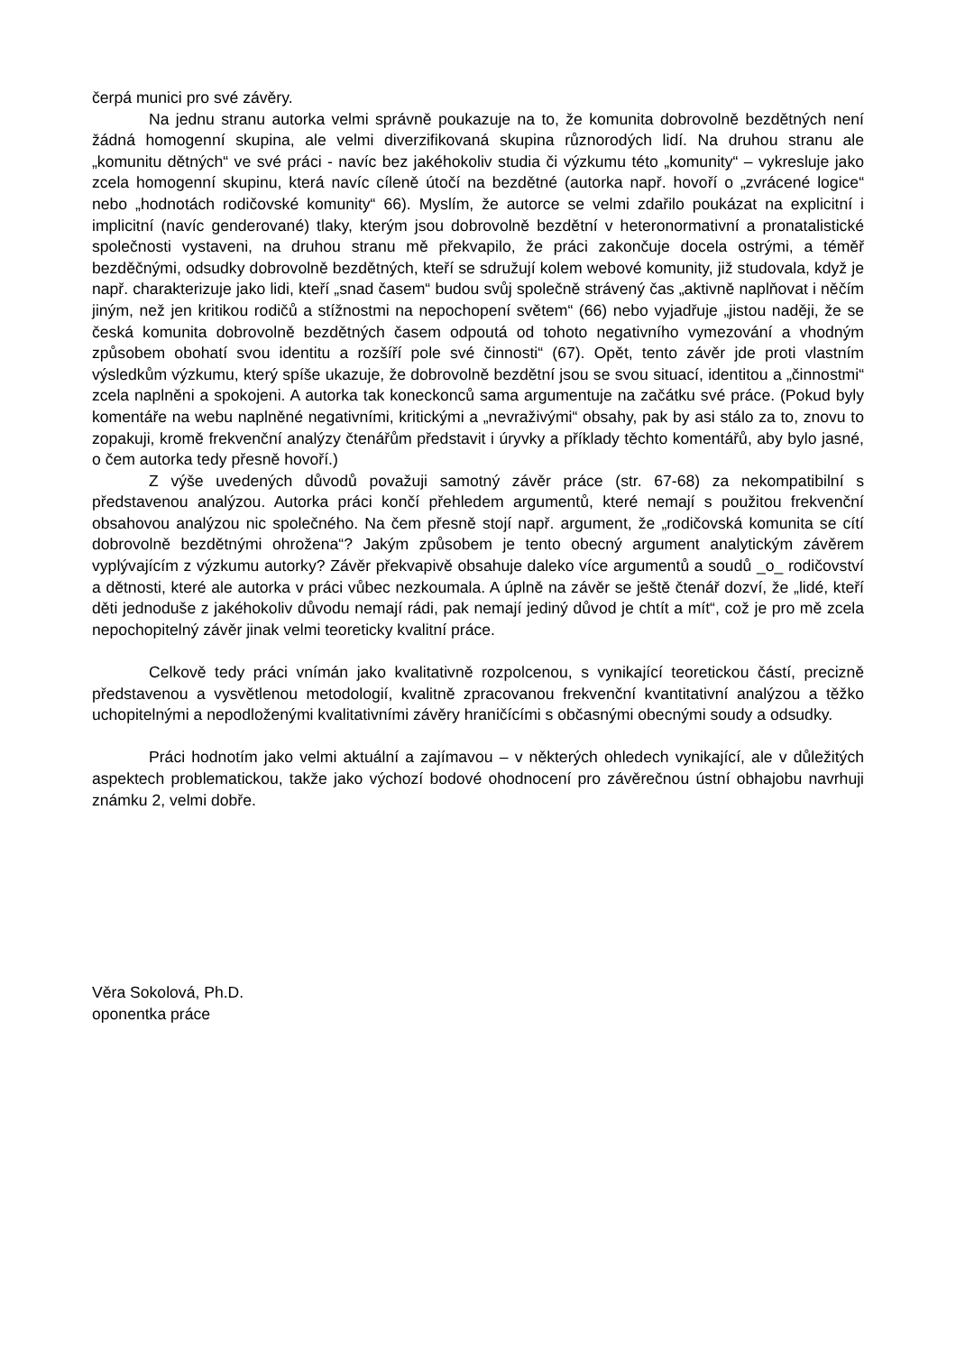čerpá munici pro své závěry.
Na jednu stranu autorka velmi správně poukazuje na to, že komunita dobrovolně bezdětných není žádná homogenní skupina, ale velmi diverzifikovaná skupina různorodých lidí. Na druhou stranu ale „komunitu dětných“ ve své práci - navíc bez jakéhokoliv studia či výzkumu této „komunity“ – vykresluje jako zcela homogenní skupinu, která navíc cíleně útočí na bezdětné (autorka např. hovoří o „zvrácené logice“ nebo „hodnotách rodičovské komunity“ 66). Myslím, že autorce se velmi zdařilo poukázat na explicitní i implicitní (navíc genderované) tlaky, kterým jsou dobrovolně bezdětní v heteronormativní a pronatalistické společnosti vystaveni, na druhou stranu mě překvapilo, že práci zakončuje docela ostrými, a téměř bezděčnými, odsudky dobrovolně bezdětných, kteří se sdružují kolem webové komunity, již studovala, když je např. charakterizuje jako lidi, kteří „snad časem“ budou svůj společně strávený čas „aktivně naplňovat i něčím jiným, než jen kritikou rodičů a stížnostmi na nepochopení světem“ (66) nebo vyjadřuje „jistou naději, že se česká komunita dobrovolně bezdětných časem odpoutá od tohoto negativního vymezování a vhodným způsobem obohatí svou identitu a rozšíří pole své činnosti“ (67). Opět, tento závěr jde proti vlastním výsledkům výzkumu, který spíše ukazuje, že dobrovolně bezdětní jsou se svou situací, identitou a „činnostmi“ zcela naplněni a spokojeni. A autorka tak koneckonců sama argumentuje na začátku své práce. (Pokud byly komentáře na webu naplněné negativními, kritickými a „nevraživými“ obsahy, pak by asi stálo za to, znovu to zopakuji, kromě frekvenční analýzy čtenářům představit i úryvky a příklady těchto komentářů, aby bylo jasné, o čem autorka tedy přesně hovoří.)
Z výše uvedených důvodů považuji samotný závěr práce (str. 67-68) za nekompatibilní s představenou analýzou. Autorka práci končí přehledem argumentů, které nemají s použitou frekvenční obsahovou analýzou nic společného. Na čem přesně stojí např. argument, že „rodičovská komunita se cítí dobrovolně bezdětnými ohrožena“? Jakým způsobem je tento obecný argument analytickým závěrem vyplývajícím z výzkumu autorky? Závěr překvapivě obsahuje daleko více argumentů a soudů _o_ rodičovství a dětnosti, které ale autorka v práci vůbec nezkoumala. A úplně na závěr se ještě čtenář dozví, že „lidé, kteří děti jednoduše z jakéhokoliv důvodu nemají rádi, pak nemají jediný důvod je chtít a mít“, což je pro mě zcela nepochopitelný závěr jinak velmi teoreticky kvalitní práce.
Celkově tedy práci vnímán jako kvalitativně rozpolcenou, s vynikající teoretickou částí, precizně představenou a vysvětlenou metodologií, kvalitně zpracovanou frekvenční kvantitativní analýzou a těžko uchopitelnými a nepodloženými kvalitativními závěry hraničícími s občasnými obecnými soudy a odsudky.
Práci hodnotím jako velmi aktuální a zajímavou – v některých ohledech vynikající, ale v důležitých aspektech problematickou, takže jako výchozí bodové ohodnocení pro závěrečnou ústní obhajobu navrhuji známku 2, velmi dobře.
Věra Sokolová, Ph.D.
oponentka práce